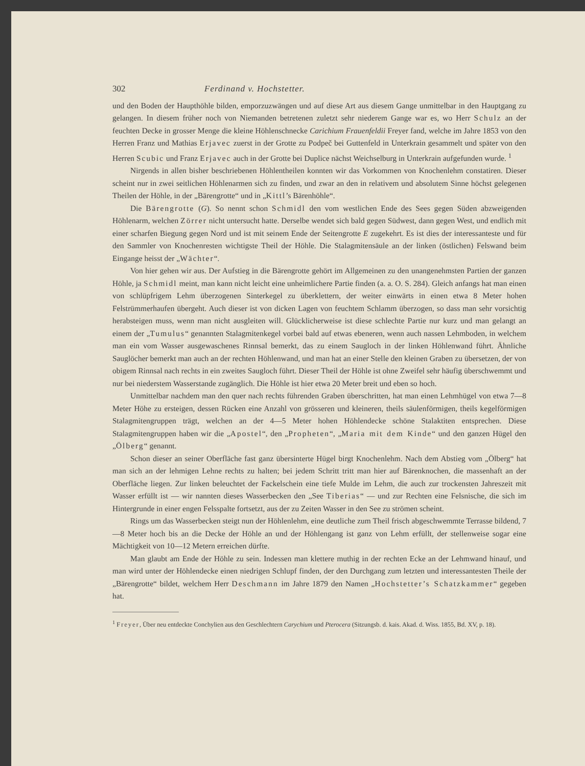302 Ferdinand v. Hochstetter.
und den Boden der Haupthöhle bilden, emporzuzwängen und auf diese Art aus diesem Gange unmittelbar in den Hauptgang zu gelangen. In diesem früher noch von Niemanden betretenen zuletzt sehr niederem Gange war es, wo Herr Schulz an der feuchten Decke in grosser Menge die kleine Höhlenschnecke Carichium Frauenfeldii Freyer fand, welche im Jahre 1853 von den Herren Franz und Mathias Erjavec zuerst in der Grotte zu Podpeč bei Guttenfeld in Unterkrain gesammelt und später von den Herren Scubic und Franz Erjavec auch in der Grotte bei Duplice nächst Weichselburg in Unterkrain aufgefunden wurde. <sup>1</sup>
Nirgends in allen bisher beschriebenen Höhlentheilen konnten wir das Vorkommen von Knochenlehm constatiren. Dieser scheint nur in zwei seitlichen Höhlenarmen sich zu finden, und zwar an den in relativem und absolutem Sinne höchst gelegenen Theilen der Höhle, in der „Bärengrotte“ und in „Kittl’s Bärenhöhle“.
Die Bärengrotte (G). So nennt schon Schmidl den vom westlichen Ende des Sees gegen Süden abzweigenden Höhlenarm, welchen Zörrer nicht untersucht hatte. Derselbe wendet sich bald gegen Südwest, dann gegen West, und endlich mit einer scharfen Biegung gegen Nord und ist mit seinem Ende der Seitengrotte E zugekehrt. Es ist dies der interessanteste und für den Sammler von Knochenresten wichtigste Theil der Höhle. Die Stalagmitensäule an der linken (östlichen) Felswand beim Eingange heisst der „Wächter“.
Von hier gehen wir aus. Der Aufstieg in die Bärengrotte gehört im Allgemeinen zu den unangenehmsten Partien der ganzen Höhle, ja Schmidl meint, man kann nicht leicht eine unheimlichere Partie finden (a. a. O. S. 284). Gleich anfangs hat man einen von schlüpfrigem Lehm überzogenen Sinterkegel zu überklettern, der weiter einwärts in einen etwa 8 Meter hohen Felstrümmerhaufen übergeht. Auch dieser ist von dicken Lagen von feuchtem Schlamm überzogen, so dass man sehr vorsichtig herabsteigen muss, wenn man nicht ausgleiten will. Glücklicherweise ist diese schlechte Partie nur kurz und man gelangt an einem der „Tumulus“ genannten Stalagmitenkegel vorbei bald auf etwas ebeneren, wenn auch nassen Lehmboden, in welchem man ein vom Wasser ausgewaschenes Rinnsal bemerkt, das zu einem Saugloch in der linken Höhlenwand führt. Ähnliche Sauglöcher bemerkt man auch an der rechten Höhlenwand, und man hat an einer Stelle den kleinen Graben zu übersetzen, der von obigem Rinnsal nach rechts in ein zweites Saugloch führt. Dieser Theil der Höhle ist ohne Zweifel sehr häufig überschwemmt und nur bei niederstem Wasserstande zugänglich. Die Höhle ist hier etwa 20 Meter breit und eben so hoch.
Unmittelbar nachdem man den quer nach rechts führenden Graben überschritten, hat man einen Lehmhügel von etwa 7—8 Meter Höhe zu ersteigen, dessen Rücken eine Anzahl von grösseren und kleineren, theils säulenförmigen, theils kegelförmigen Stalagmitengruppen trägt, welchen an der 4—5 Meter hohen Höhlendecke schöne Stalaktiten entsprechen. Diese Stalagmitengruppen haben wir die „Apostel“, den „Propheten“, „Maria mit dem Kinde“ und den ganzen Hügel den „Ölberg“ genannt.
Schon dieser an seiner Oberfläche fast ganz übersinterte Hügel birgt Knochenlehm. Nach dem Abstieg vom „Ölberg“ hat man sich an der lehmigen Lehne rechts zu halten; bei jedem Schritt tritt man hier auf Bärenknochen, die massenhaft an der Oberfläche liegen. Zur linken beleuchtet der Fackelschein eine tiefe Mulde im Lehm, die auch zur trockensten Jahreszeit mit Wasser erfüllt ist — wir nannten dieses Wasserbecken den „See Tiberias“ — und zur Rechten eine Felsnische, die sich im Hintergrunde in einer engen Felsspalte fortsetzt, aus der zu Zeiten Wasser in den See zu strömen scheint.
Rings um das Wasserbecken steigt nun der Höhlenlehm, eine deutliche zum Theil frisch abgeschwemmte Terrasse bildend, 7—8 Meter hoch bis an die Decke der Höhle an und der Höhlengang ist ganz von Lehm erfüllt, der stellenweise sogar eine Mächtigkeit von 10—12 Metern erreichen dürfte.
Man glaubt am Ende der Höhle zu sein. Indessen man klettere muthig in der rechten Ecke an der Lehmwand hinauf, und man wird unter der Höhlendecke einen niedrigen Schlupf finden, der den Durchgang zum letzten und interessantesten Theile der „Bärengrotte“ bildet, welchem Herr Deschmann im Jahre 1879 den Namen „Hochstetter’s Schatzkammer“ gegeben hat.
<sup>1</sup> Freyer, Über neu entdeckte Conchylien aus den Geschlechtern Carychium und Pterocera (Sitzungsb. d. kais. Akad. d. Wiss. 1855, Bd. XV, p. 18).